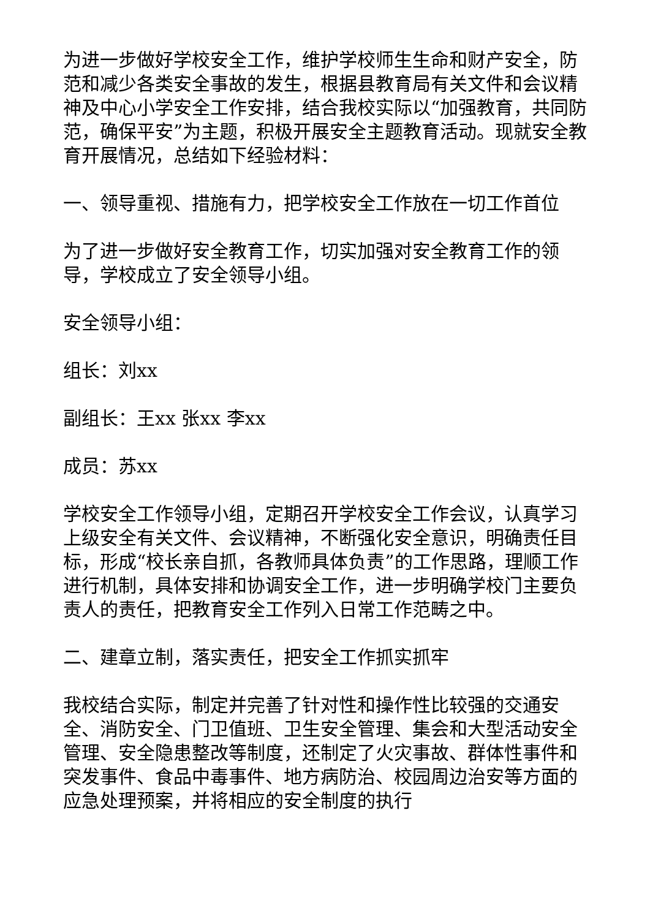为进一步做好学校安全工作，维护学校师生生命和财产安全，防范和减少各类安全事故的发生，根据县教育局有关文件和会议精神及中心小学安全工作安排，结合我校实际以“加强教育，共同防范，确保平安”为主题，积极开展安全主题教育活动。现就安全教育开展情况，总结如下经验材料：
一、领导重视、措施有力，把学校安全工作放在一切工作首位
为了进一步做好安全教育工作，切实加强对安全教育工作的领导，学校成立了安全领导小组。
安全领导小组：
组长：刘xx
副组长：王xx 张xx 李xx
成员：苏xx
学校安全工作领导小组，定期召开学校安全工作会议，认真学习上级安全有关文件、会议精神，不断强化安全意识，明确责任目标，形成“校长亲自抓，各教师具体负责”的工作思路，理顺工作进行机制，具体安排和协调安全工作，进一步明确学校门主要负责人的责任，把教育安全工作列入日常工作范畴之中。
二、建章立制，落实责任，把安全工作抓实抓牢
我校结合实际，制定并完善了针对性和操作性比较强的交通安全、消防安全、门卫值班、卫生安全管理、集会和大型活动安全管理、安全隐患整改等制度，还制定了火灾事故、群体性事件和突发事件、食品中毒事件、地方病防治、校园周边治安等方面的应急处理预案，并将相应的安全制度的执行